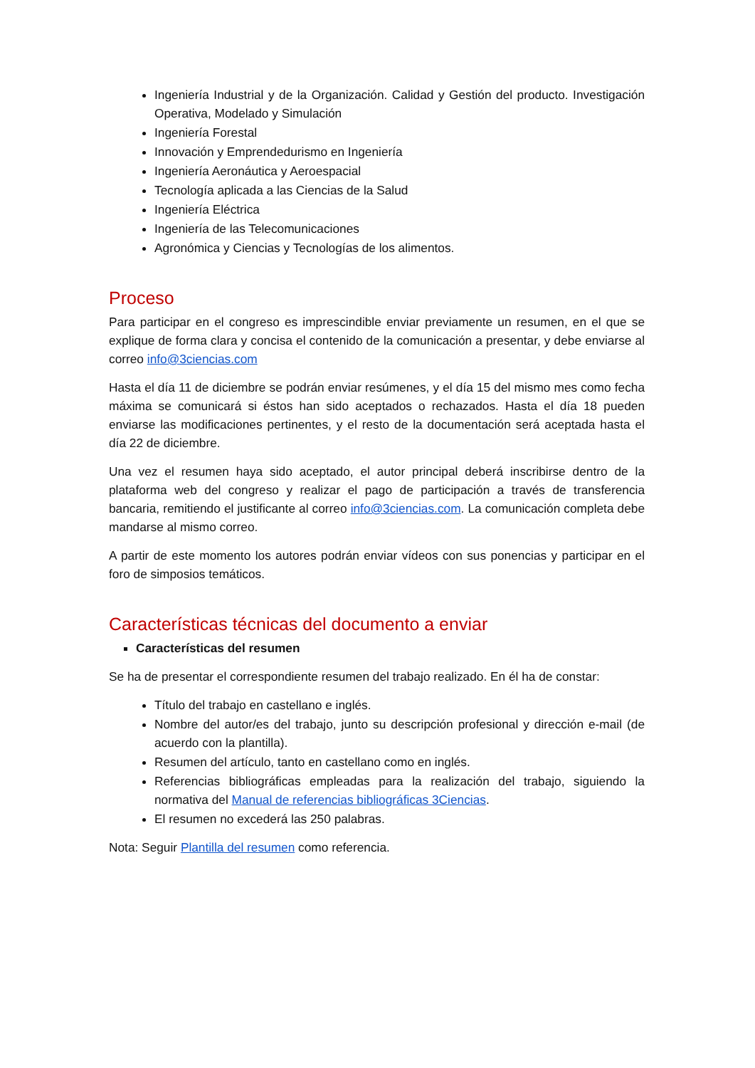Ingeniería Industrial y de la Organización. Calidad y Gestión del producto. Investigación Operativa, Modelado y Simulación
Ingeniería Forestal
Innovación y Emprendedurismo en Ingeniería
Ingeniería Aeronáutica y Aeroespacial
Tecnología aplicada a las Ciencias de la Salud
Ingeniería Eléctrica
Ingeniería de las Telecomunicaciones
Agronómica y Ciencias y Tecnologías de los alimentos.
Proceso
Para participar en el congreso es imprescindible enviar previamente un resumen, en el que se explique de forma clara y concisa el contenido de la comunicación a presentar, y debe enviarse al correo info@3ciencias.com
Hasta el día 11 de diciembre se podrán enviar resúmenes, y el día 15 del mismo mes como fecha máxima se comunicará si éstos han sido aceptados o rechazados. Hasta el día 18 pueden enviarse las modificaciones pertinentes, y el resto de la documentación será aceptada hasta el día 22 de diciembre.
Una vez el resumen haya sido aceptado, el autor principal deberá inscribirse dentro de la plataforma web del congreso y realizar el pago de participación a través de transferencia bancaria, remitiendo el justificante al correo info@3ciencias.com. La comunicación completa debe mandarse al mismo correo.
A partir de este momento los autores podrán enviar vídeos con sus ponencias y participar en el foro de simposios temáticos.
Características técnicas del documento a enviar
Características del resumen
Se ha de presentar el correspondiente resumen del trabajo realizado. En él ha de constar:
Título del trabajo en castellano e inglés.
Nombre del autor/es del trabajo, junto su descripción profesional y dirección e-mail (de acuerdo con la plantilla).
Resumen del artículo, tanto en castellano como en inglés.
Referencias bibliográficas empleadas para la realización del trabajo, siguiendo la normativa del Manual de referencias bibliográficas 3Ciencias.
El resumen no excederá las 250 palabras.
Nota: Seguir Plantilla del resumen como referencia.